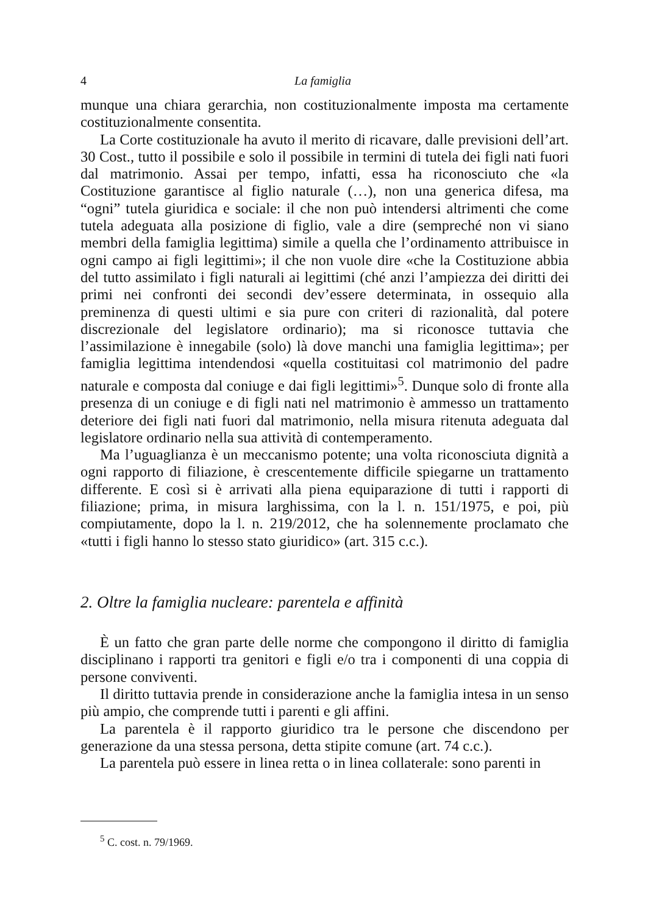4 La famiglia
munque una chiara gerarchia, non costituzionalmente imposta ma certamente costituzionalmente consentita.
La Corte costituzionale ha avuto il merito di ricavare, dalle previsioni dell’art. 30 Cost., tutto il possibile e solo il possibile in termini di tutela dei figli nati fuori dal matrimonio. Assai per tempo, infatti, essa ha riconosciuto che «la Costituzione garantisce al figlio naturale (…), non una generica difesa, ma “ogni” tutela giuridica e sociale: il che non può intendersi altrimenti che come tutela adeguata alla posizione di figlio, vale a dire (sempreché non vi siano membri della famiglia legittima) simile a quella che l’ordinamento attribuisce in ogni campo ai figli legittimi»; il che non vuole dire «che la Costituzione abbia del tutto assimilato i figli naturali ai legittimi (ché anzi l’ampiezza dei diritti dei primi nei confronti dei secondi dev’essere determinata, in ossequio alla preminenza di questi ultimi e sia pure con criteri di razionalità, dal potere discrezionale del legislatore ordinario); ma si riconosce tuttavia che l’assimilazione è innegabile (solo) là dove manchi una famiglia legittima»; per famiglia legittima intendendosi «quella costituitasi col matrimonio del padre naturale e composta dal coniuge e dai figli legittimi»<sup>5</sup>. Dunque solo di fronte alla presenza di un coniuge e di figli nati nel matrimonio è ammesso un trattamento deteriore dei figli nati fuori dal matrimonio, nella misura ritenuta adeguata dal legislatore ordinario nella sua attività di contemperamento.
Ma l’uguaglianza è un meccanismo potente; una volta riconosciuta dignità a ogni rapporto di filiazione, è crescentemente difficile spiegarne un trattamento differente. E così si è arrivati alla piena equiparazione di tutti i rapporti di filiazione; prima, in misura larghissima, con la l. n. 151/1975, e poi, più compiutamente, dopo la l. n. 219/2012, che ha solennemente proclamato che «tutti i figli hanno lo stesso stato giuridico» (art. 315 c.c.).
2. Oltre la famiglia nucleare: parentela e affinità
È un fatto che gran parte delle norme che compongono il diritto di famiglia disciplinano i rapporti tra genitori e figli e/o tra i componenti di una coppia di persone conviventi.
Il diritto tuttavia prende in considerazione anche la famiglia intesa in un senso più ampio, che comprende tutti i parenti e gli affini.
La parentela è il rapporto giuridico tra le persone che discendono per generazione da una stessa persona, detta stipite comune (art. 74 c.c.).
La parentela può essere in linea retta o in linea collaterale: sono parenti in
<sup>5</sup> C. cost. n. 79/1969.